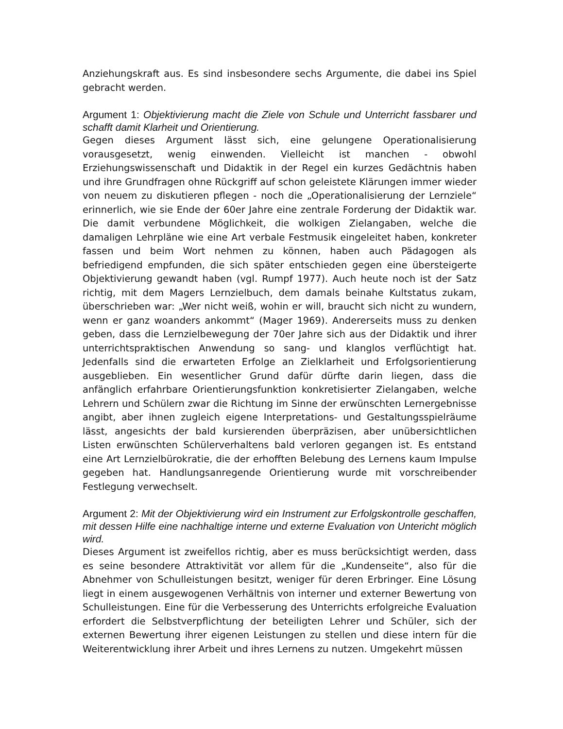Anziehungskraft aus. Es sind insbesondere sechs Argumente, die dabei ins Spiel gebracht werden.
Argument 1: Objektivierung macht die Ziele von Schule und Unterricht fassbarer und schafft damit Klarheit und Orientierung.
Gegen dieses Argument lässt sich, eine gelungene Operationalisierung vorausgesetzt, wenig einwenden. Vielleicht ist manchen - obwohl Erziehungswissenschaft und Didaktik in der Regel ein kurzes Gedächtnis haben und ihre Grundfragen ohne Rückgriff auf schon geleistete Klärungen immer wieder von neuem zu diskutieren pflegen - noch die „Operationalisierung der Lernziele“ erinnerlich, wie sie Ende der 60er Jahre eine zentrale Forderung der Didaktik war. Die damit verbundene Möglichkeit, die wolkigen Zielangaben, welche die damaligen Lehrpläne wie eine Art verbale Festmusik eingeleitet haben, konkreter fassen und beim Wort nehmen zu können, haben auch Pädagogen als befriedigend empfunden, die sich später entschieden gegen eine übersteigerte Objektivierung gewandt haben (vgl. Rumpf 1977). Auch heute noch ist der Satz richtig, mit dem Magers Lernzielbuch, dem damals beinahe Kultstatus zukam, überschrieben war: „Wer nicht weiß, wohin er will, braucht sich nicht zu wundern, wenn er ganz woanders ankommt“ (Mager 1969). Andererseits muss zu denken geben, dass die Lernzielbewegung der 70er Jahre sich aus der Didaktik und ihrer unterrichtspraktischen Anwendung so sang- und klanglos verflüchtigt hat. Jedenfalls sind die erwarteten Erfolge an Zielklarheit und Erfolgsorientierung ausgeblieben. Ein wesentlicher Grund dafür dürfte darin liegen, dass die anfänglich erfahrbare Orientierungsfunktion konkretisierter Zielangaben, welche Lehrern und Schülern zwar die Richtung im Sinne der erwünschten Lernergebnisse angibt, aber ihnen zugleich eigene Interpretations- und Gestaltungsspielräume lässt, angesichts der bald kursierenden überpräzisen, aber unübersichtlichen Listen erwünschten Schülerverhaltens bald verloren gegangen ist. Es entstand eine Art Lernzielbürokratie, die der erhofften Belebung des Lernens kaum Impulse gegeben hat. Handlungsanregende Orientierung wurde mit vorschreibender Festlegung verwechselt.
Argument 2: Mit der Objektivierung wird ein Instrument zur Erfolgskontrolle geschaffen, mit dessen Hilfe eine nachhaltige interne und externe Evaluation von Untericht möglich wird.
Dieses Argument ist zweifellos richtig, aber es muss berücksichtigt werden, dass es seine besondere Attraktivität vor allem für die „Kundenseite“, also für die Abnehmer von Schulleistungen besitzt, weniger für deren Erbringer. Eine Lösung liegt in einem ausgewogenen Verhältnis von interner und externer Bewertung von Schulleistungen. Eine für die Verbesserung des Unterrichts erfolgreiche Evaluation erfordert die Selbstverpflichtung der beteiligten Lehrer und Schüler, sich der externen Bewertung ihrer eigenen Leistungen zu stellen und diese intern für die Weiterentwicklung ihrer Arbeit und ihres Lernens zu nutzen. Umgekehrt müssen